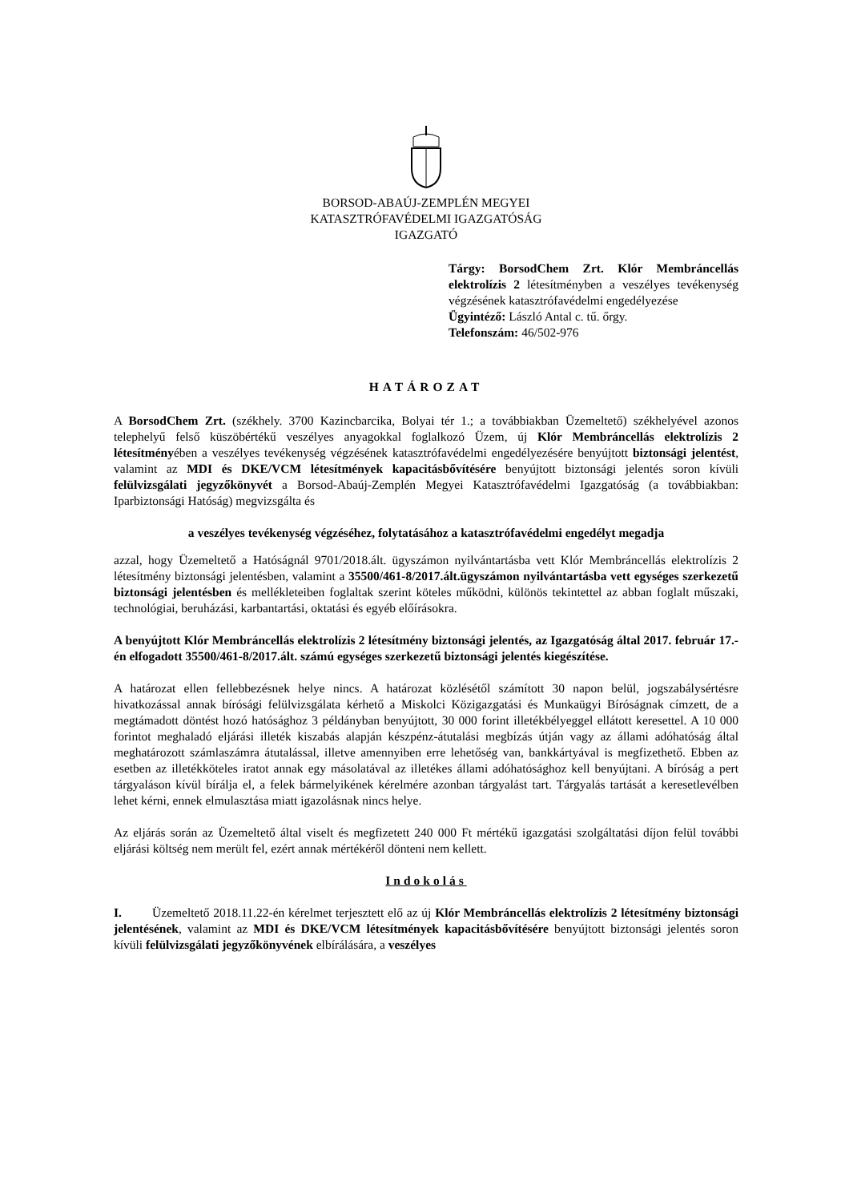BORSOD-ABAÚJ-ZEMPLÉN MEGYEI
KATASZTRÓFAVÉDELMI IGAZGATÓSÁG
IGAZGATÓ
Tárgy: BorsodChem Zrt. Klór Membráncellás elektrolízis 2 létesítményben a veszélyes tevékenység végzésének katasztrófavédelmi engedélyezése
Ügyintéző: László Antal c. tű. őrgy.
Telefonszám: 46/502-976
HATÁROZAT
A BorsodChem Zrt. (székhely. 3700 Kazincbarcika, Bolyai tér 1.; a továbbiakban Üzemeltető) székhelyével azonos telephelyű felső küszöbértékű veszélyes anyagokkal foglalkozó Üzem, új Klór Membráncellás elektrolízis 2 létesítményében a veszélyes tevékenység végzésének katasztrófavédelmi engedélyezésére benyújtott biztonsági jelentést, valamint az MDI és DKE/VCM létesítmények kapacitásbővítésére benyújtott biztonsági jelentés soron kívüli felülvizsgálati jegyzőkönyvét a Borsod-Abaúj-Zemplén Megyei Katasztrófavédelmi Igazgatóság (a továbbiakban: Iparbiztonsági Hatóság) megvizsgálta és
a veszélyes tevékenység végzéséhez, folytatásához a katasztrófavédelmi engedélyt megadja
azzal, hogy Üzemeltető a Hatóságnál 9701/2018.ált. ügyszámon nyilvántartásba vett Klór Membráncellás elektrolízis 2 létesítmény biztonsági jelentésben, valamint a 35500/461-8/2017.ált.ügyszámon nyilvántartásba vett egységes szerkezetű biztonsági jelentésben és mellékleteiben foglaltak szerint köteles működni, különös tekintettel az abban foglalt műszaki, technológiai, beruházási, karbantartási, oktatási és egyéb előírásokra.
A benyújtott Klór Membráncellás elektrolízis 2 létesítmény biztonsági jelentés, az Igazgatóság által 2017. február 17.-én elfogadott 35500/461-8/2017.ált. számú egységes szerkezetű biztonsági jelentés kiegészítése.
A határozat ellen fellebbezésnek helye nincs. A határozat közlésétől számított 30 napon belül, jogszabálysértésre hivatkozással annak bírósági felülvizsgálata kérhető a Miskolci Közigazgatási és Munkaügyi Bíróságnak címzett, de a megtámadott döntést hozó hatósághoz 3 példányban benyújtott, 30 000 forint illetékbélyeggel ellátott keresettel. A 10 000 forintot meghaladó eljárási illeték kiszabás alapján készpénz-átutalási megbízás útján vagy az állami adóhatóság által meghatározott számlaszámra átutalással, illetve amennyiben erre lehetőség van, bankkártyával is megfizethető. Ebben az esetben az illetékköteles iratot annak egy másolatával az illetékes állami adóhatósághoz kell benyújtani. A bíróság a pert tárgyaláson kívül bírálja el, a felek bármelyikének kérelmére azonban tárgyalást tart. Tárgyalás tartását a keresetlevélben lehet kérni, ennek elmulasztása miatt igazolásnak nincs helye.
Az eljárás során az Üzemeltető által viselt és megfizetett 240 000 Ft mértékű igazgatási szolgáltatási díjon felül további eljárási költség nem merült fel, ezért annak mértékéről dönteni nem kellett.
Indokolás
I. Üzemeltető 2018.11.22-én kérelmet terjesztett elő az új Klór Membráncellás elektrolízis 2 létesítmény biztonsági jelentésének, valamint az MDI és DKE/VCM létesítmények kapacitásbővítésére benyújtott biztonsági jelentés soron kívüli felülvizsgálati jegyzőkönyvének elbírálására, a veszélyes